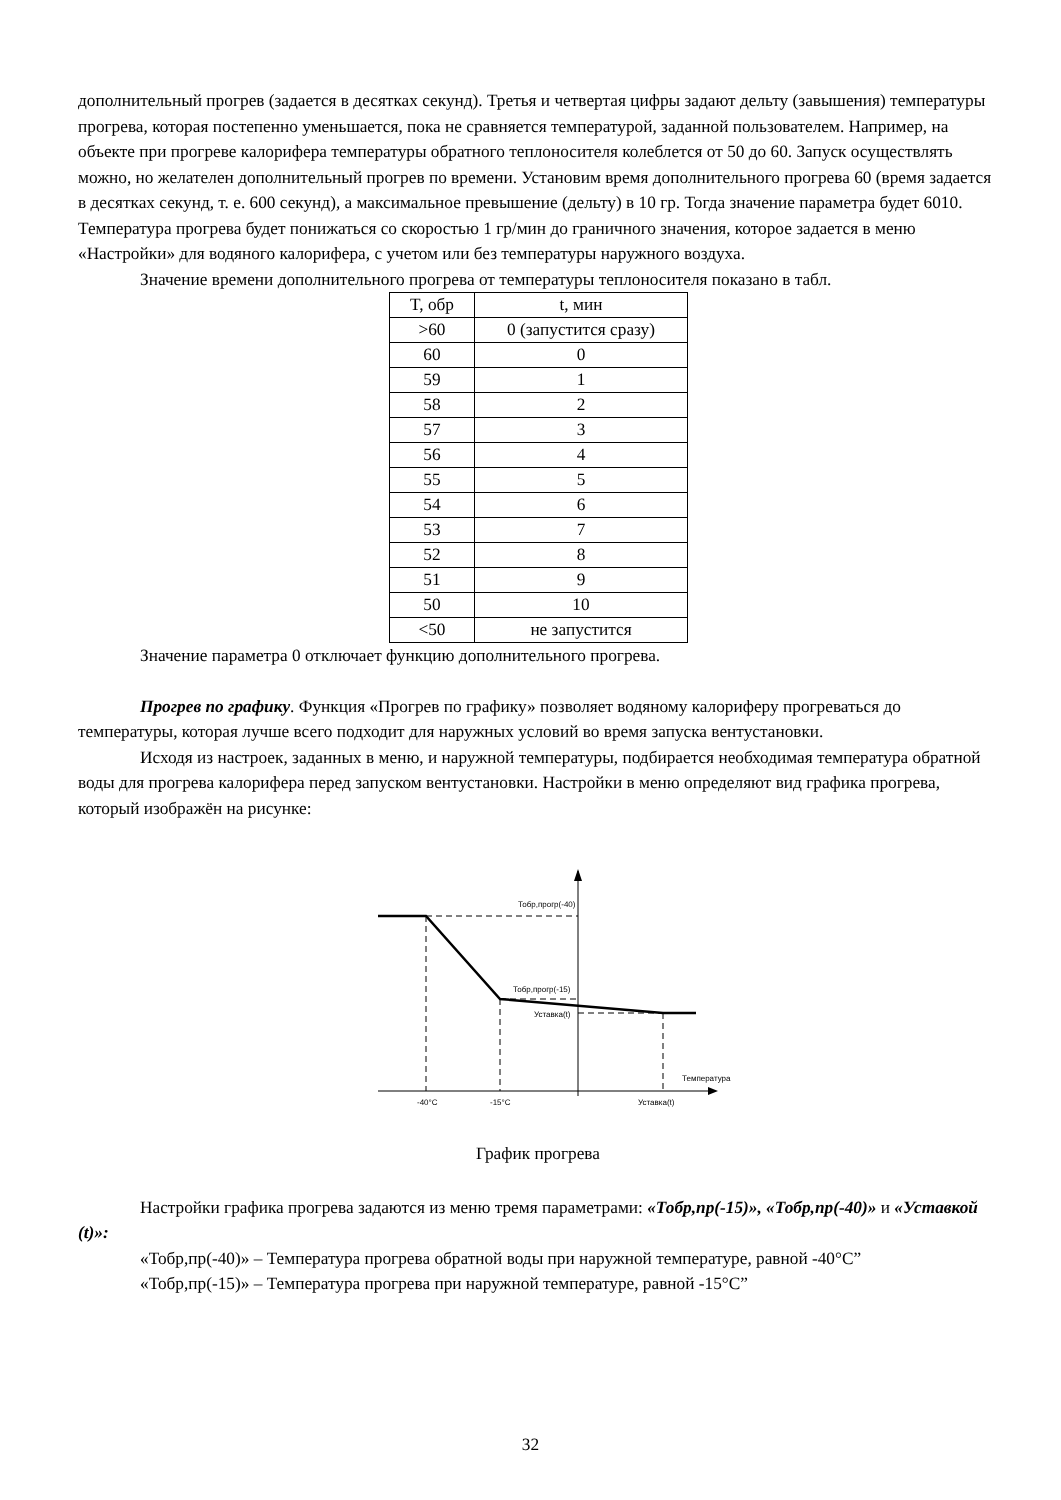дополнительный прогрев (задается в десятках секунд). Третья и четвертая цифры задают дельту (завышения) температуры прогрева, которая постепенно уменьшается, пока не сравняется температурой, заданной пользователем. Например, на объекте при прогреве калорифера температуры обратного теплоносителя колеблется от 50 до 60. Запуск осуществлять можно, но желателен дополнительный прогрев по времени. Установим время дополнительного прогрева 60 (время задается в десятках секунд, т. е. 600 секунд), а максимальное превышение (дельту) в 10 гр. Тогда значение параметра будет 6010. Температура прогрева будет понижаться со скоростью 1 гр/мин до граничного значения, которое задается в меню «Настройки» для водяного калорифера, с учетом или без температуры наружного воздуха.
Значение времени дополнительного прогрева от температуры теплоносителя показано в табл.
| T, обр | t, мин |
| >60 | 0 (запустится сразу) |
| 60 | 0 |
| 59 | 1 |
| 58 | 2 |
| 57 | 3 |
| 56 | 4 |
| 55 | 5 |
| 54 | 6 |
| 53 | 7 |
| 52 | 8 |
| 51 | 9 |
| 50 | 10 |
| <50 | не запустится |
Значение параметра 0 отключает функцию дополнительного прогрева.
Прогрев по графику. Функция «Прогрев по графику» позволяет водяному калориферу прогреваться до температуры, которая лучше всего подходит для наружных условий во время запуска вентустановки.
Исходя из настроек, заданных в меню, и наружной температуры, подбирается необходимая температура обратной воды для прогрева калорифера перед запуском вентустановки. Настройки в меню определяют вид графика прогрева, который изображён на рисунке:
Тобр,прогр(-40)
Тобр,прогр(-15)
Уставка(t)
Температура
-40°C
-15°C
Уставка(t)
График прогрева
Настройки графика прогрева задаются из меню тремя параметрами: «Тобр,пр(-15)», «Тобр,пр(-40)» и «Уставкой (t)»:
«Тобр,пр(-40)» – Температура прогрева обратной воды при наружной температуре, равной -40°C”
«Тобр,пр(-15)» – Температура прогрева при наружной температуре, равной -15°C”
32